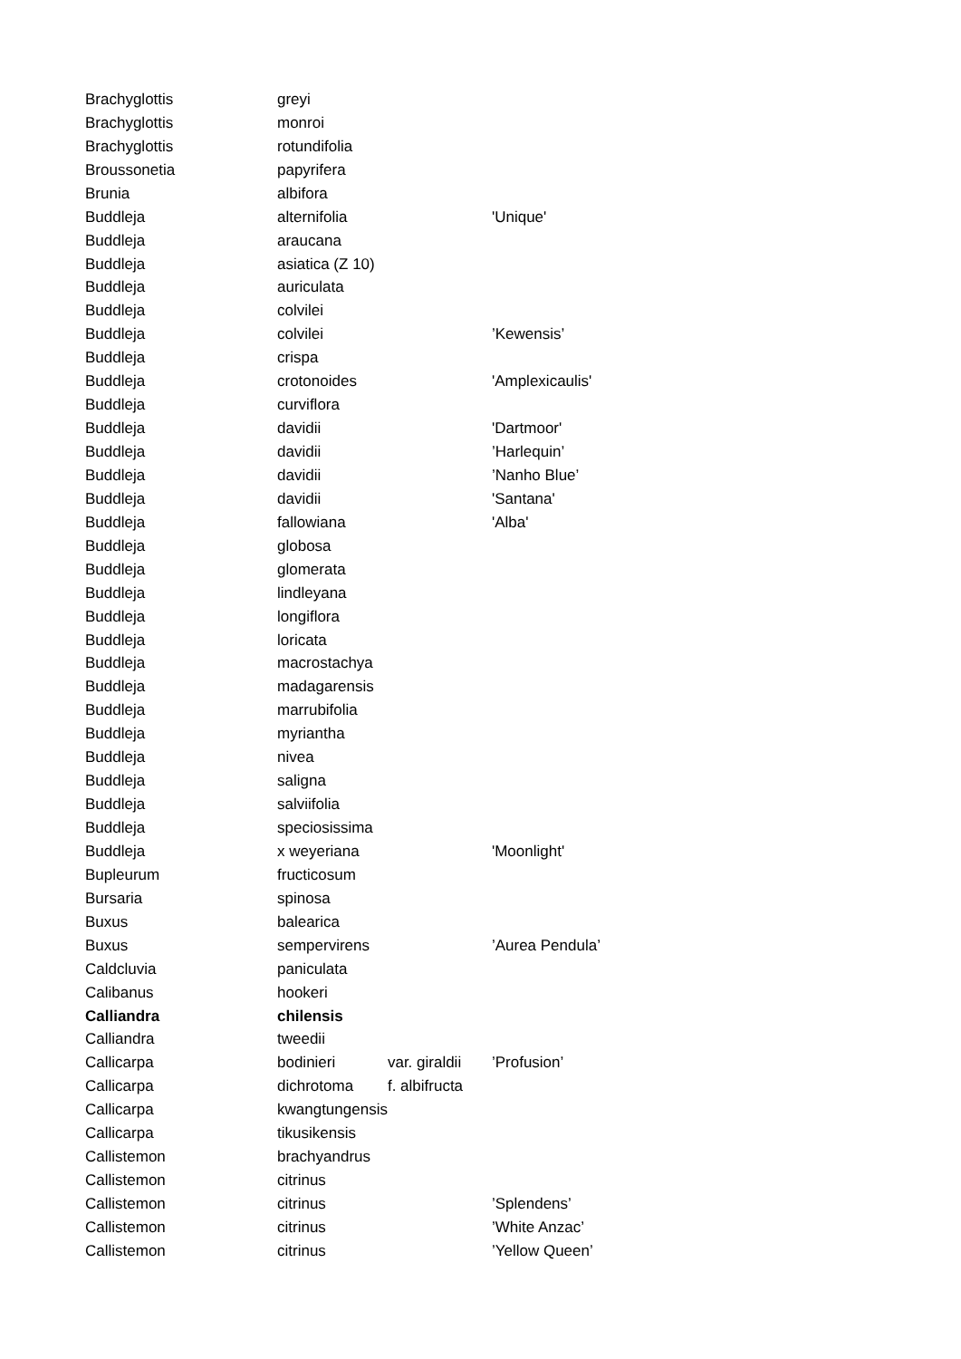| Brachyglottis | greyi | | |
| Brachyglottis | monroi | | |
| Brachyglottis | rotundifolia | | |
| Broussonetia | papyrifera | | |
| Brunia | albifora | | |
| Buddleja | alternifolia | | 'Unique' |
| Buddleja | araucana | | |
| Buddleja | asiatica (Z 10) | | |
| Buddleja | auriculata | | |
| Buddleja | colvilei | | |
| Buddleja | colvilei | | ’Kewensis’ |
| Buddleja | crispa | | |
| Buddleja | crotonoides | | 'Amplexicaulis' |
| Buddleja | curviflora | | |
| Buddleja | davidii | | 'Dartmoor' |
| Buddleja | davidii | | ’Harlequin’ |
| Buddleja | davidii | | ’Nanho Blue’ |
| Buddleja | davidii | | 'Santana' |
| Buddleja | fallowiana | | 'Alba' |
| Buddleja | globosa | | |
| Buddleja | glomerata | | |
| Buddleja | lindleyana | | |
| Buddleja | longiflora | | |
| Buddleja | loricata | | |
| Buddleja | macrostachya | | |
| Buddleja | madagarensis | | |
| Buddleja | marrubifolia | | |
| Buddleja | myriantha | | |
| Buddleja | nivea | | |
| Buddleja | saligna | | |
| Buddleja | salviifolia | | |
| Buddleja | speciosissima | | |
| Buddleja | x weyeriana | | 'Moonlight' |
| Bupleurum | fructicosum | | |
| Bursaria | spinosa | | |
| Buxus | balearica | | |
| Buxus | sempervirens | | ’Aurea Pendula’ |
| Caldcluvia | paniculata | | |
| Calibanus | hookeri | | |
| Calliandra | chilensis | | |
| Calliandra | tweedii | | |
| Callicarpa | bodinieri | var. giraldii | ’Profusion’ |
| Callicarpa | dichrotoma | f. albifructa | |
| Callicarpa | kwangtungensis | | |
| Callicarpa | tikusikensis | | |
| Callistemon | brachyandrus | | |
| Callistemon | citrinus | | |
| Callistemon | citrinus | | ’Splendens’ |
| Callistemon | citrinus | | ’White Anzac’ |
| Callistemon | citrinus | | ’Yellow Queen’ |